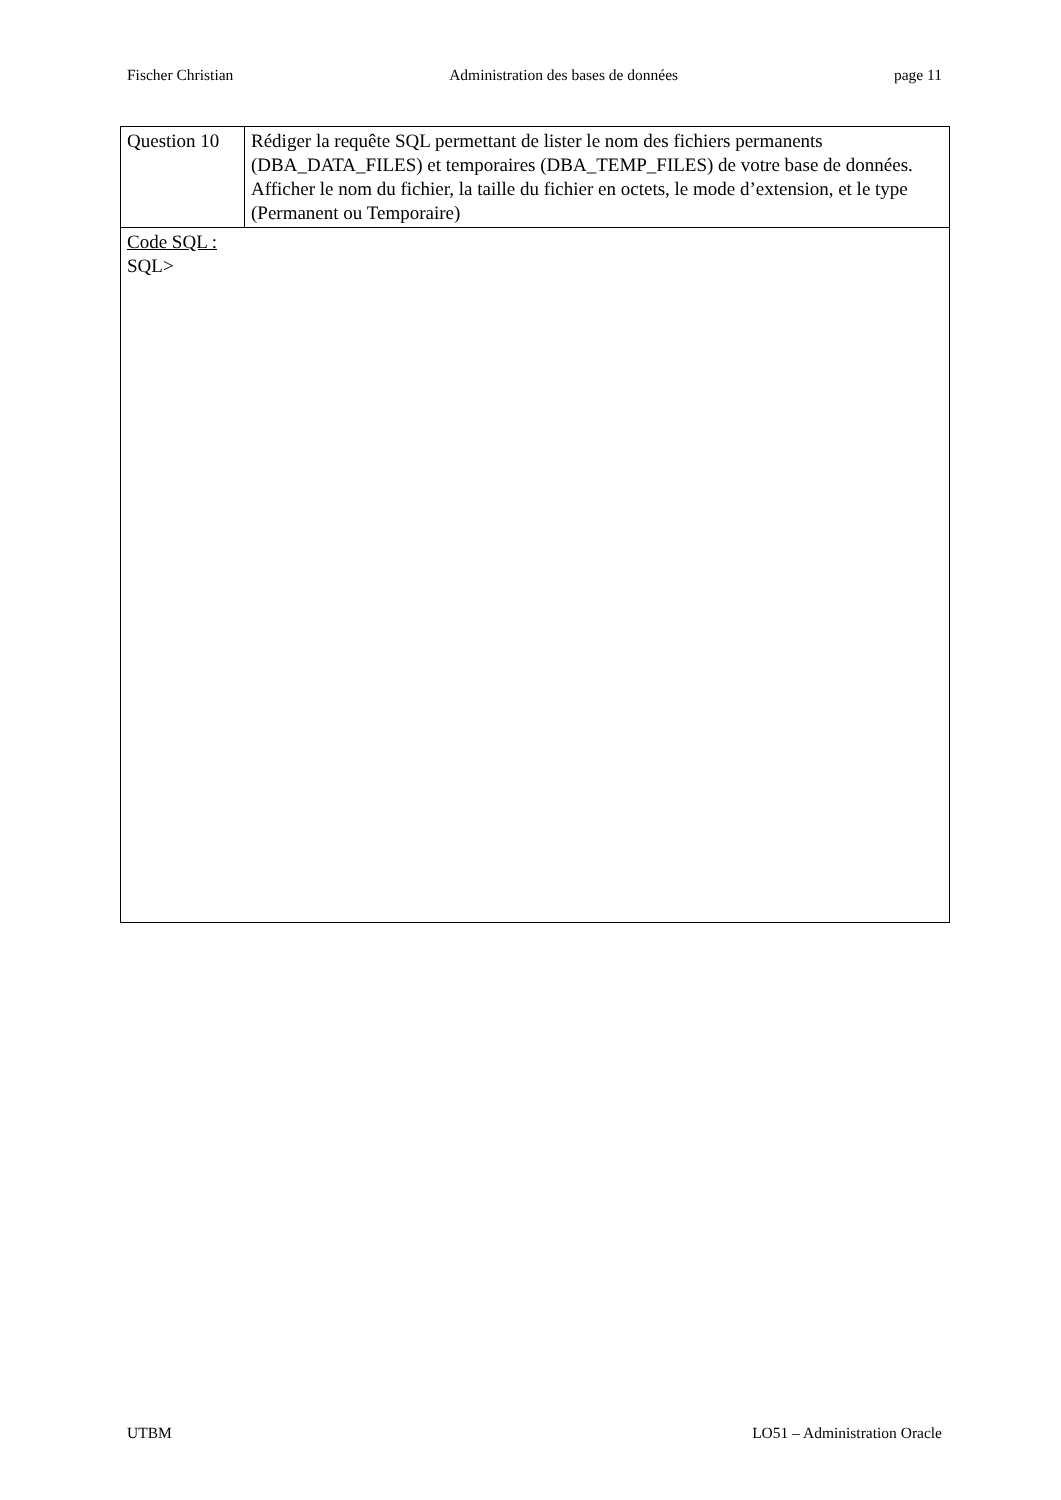Fischer Christian Administration des bases de données page 11
| Question 10 | Rédiger la requête SQL permettant de lister le nom des fichiers permanents (DBA_DATA_FILES) et temporaires (DBA_TEMP_FILES) de votre base de données. Afficher le nom du fichier, la taille du fichier en octets, le mode d’extension, et le type (Permanent ou Temporaire) |
| Code SQL : SQL> | |
UTBM LO51 – Administration Oracle